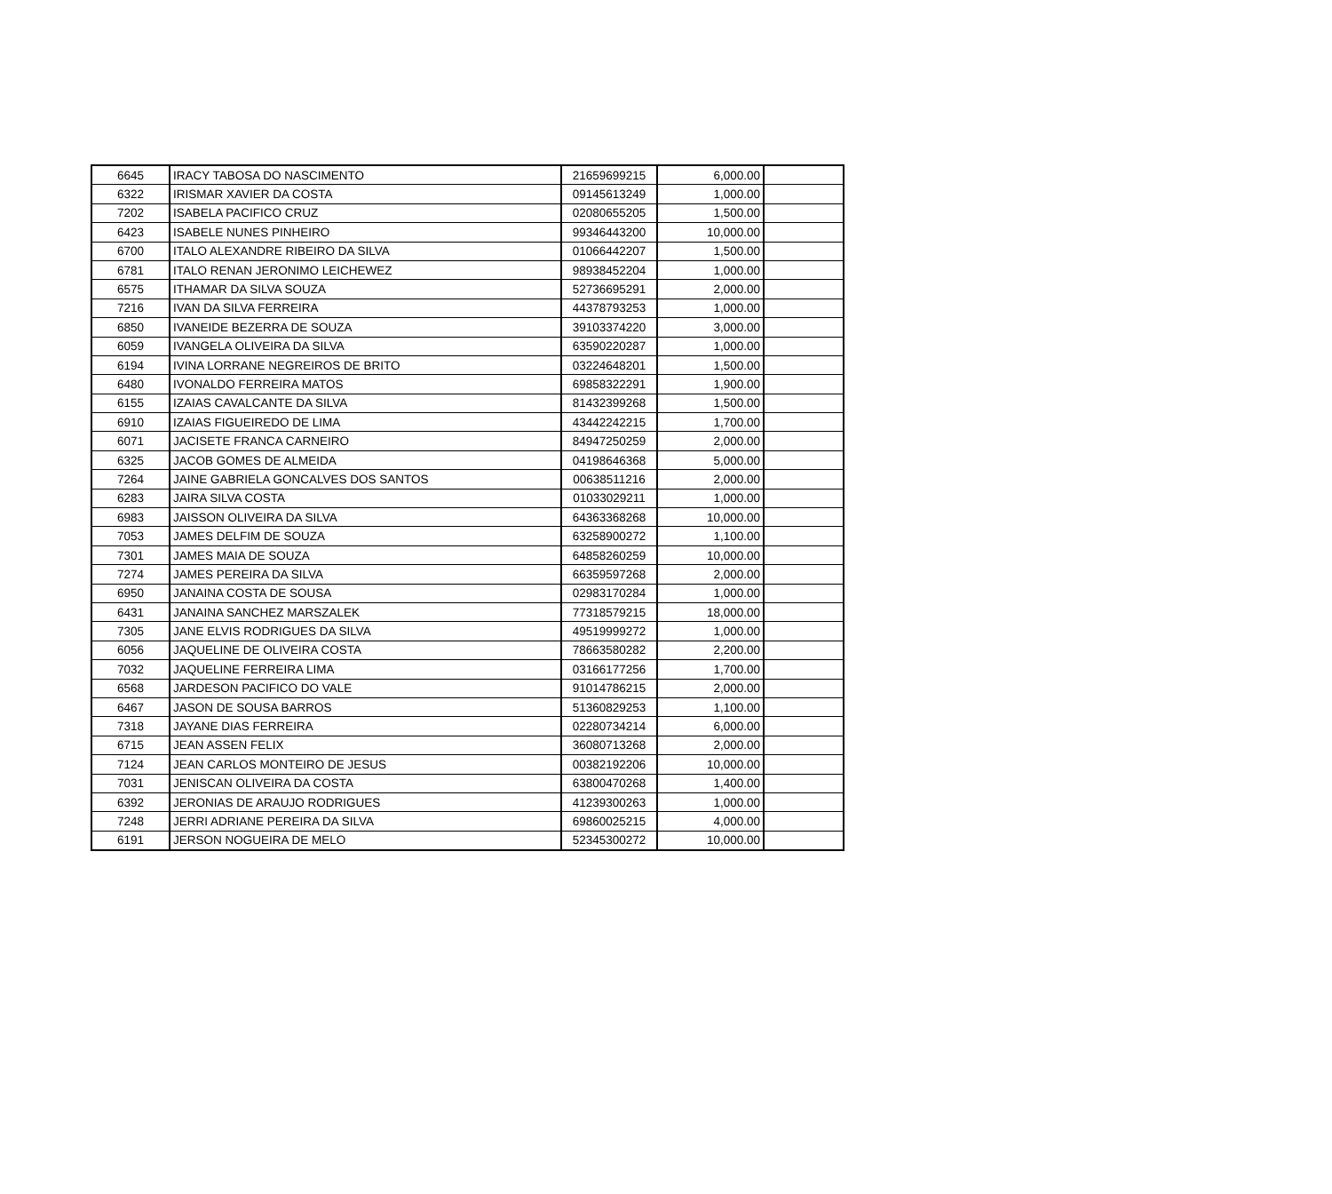| 6645 | IRACY TABOSA DO NASCIMENTO | 21659699215 | 6,000.00 | |
| 6322 | IRISMAR XAVIER DA COSTA | 09145613249 | 1,000.00 | |
| 7202 | ISABELA PACIFICO CRUZ | 02080655205 | 1,500.00 | |
| 6423 | ISABELE NUNES PINHEIRO | 99346443200 | 10,000.00 | |
| 6700 | ITALO ALEXANDRE RIBEIRO DA SILVA | 01066442207 | 1,500.00 | |
| 6781 | ITALO RENAN JERONIMO LEICHEWEZ | 98938452204 | 1,000.00 | |
| 6575 | ITHAMAR DA SILVA SOUZA | 52736695291 | 2,000.00 | |
| 7216 | IVAN DA SILVA FERREIRA | 44378793253 | 1,000.00 | |
| 6850 | IVANEIDE BEZERRA DE SOUZA | 39103374220 | 3,000.00 | |
| 6059 | IVANGELA OLIVEIRA DA SILVA | 63590220287 | 1,000.00 | |
| 6194 | IVINA LORRANE NEGREIROS DE BRITO | 03224648201 | 1,500.00 | |
| 6480 | IVONALDO FERREIRA MATOS | 69858322291 | 1,900.00 | |
| 6155 | IZAIAS CAVALCANTE DA SILVA | 81432399268 | 1,500.00 | |
| 6910 | IZAIAS FIGUEIREDO DE LIMA | 43442242215 | 1,700.00 | |
| 6071 | JACISETE FRANCA CARNEIRO | 84947250259 | 2,000.00 | |
| 6325 | JACOB GOMES DE ALMEIDA | 04198646368 | 5,000.00 | |
| 7264 | JAINE GABRIELA GONCALVES DOS SANTOS | 00638511216 | 2,000.00 | |
| 6283 | JAIRA SILVA COSTA | 01033029211 | 1,000.00 | |
| 6983 | JAISSON OLIVEIRA DA SILVA | 64363368268 | 10,000.00 | |
| 7053 | JAMES DELFIM DE SOUZA | 63258900272 | 1,100.00 | |
| 7301 | JAMES MAIA DE SOUZA | 64858260259 | 10,000.00 | |
| 7274 | JAMES PEREIRA DA SILVA | 66359597268 | 2,000.00 | |
| 6950 | JANAINA COSTA DE SOUSA | 02983170284 | 1,000.00 | |
| 6431 | JANAINA SANCHEZ MARSZALEK | 77318579215 | 18,000.00 | |
| 7305 | JANE ELVIS RODRIGUES DA SILVA | 49519999272 | 1,000.00 | |
| 6056 | JAQUELINE DE OLIVEIRA COSTA | 78663580282 | 2,200.00 | |
| 7032 | JAQUELINE FERREIRA LIMA | 03166177256 | 1,700.00 | |
| 6568 | JARDESON PACIFICO DO VALE | 91014786215 | 2,000.00 | |
| 6467 | JASON DE SOUSA BARROS | 51360829253 | 1,100.00 | |
| 7318 | JAYANE DIAS FERREIRA | 02280734214 | 6,000.00 | |
| 6715 | JEAN ASSEN FELIX | 36080713268 | 2,000.00 | |
| 7124 | JEAN CARLOS MONTEIRO DE JESUS | 00382192206 | 10,000.00 | |
| 7031 | JENISCAN OLIVEIRA DA COSTA | 63800470268 | 1,400.00 | |
| 6392 | JERONIAS DE ARAUJO RODRIGUES | 41239300263 | 1,000.00 | |
| 7248 | JERRI ADRIANE PEREIRA DA SILVA | 69860025215 | 4,000.00 | |
| 6191 | JERSON NOGUEIRA DE MELO | 52345300272 | 10,000.00 | |